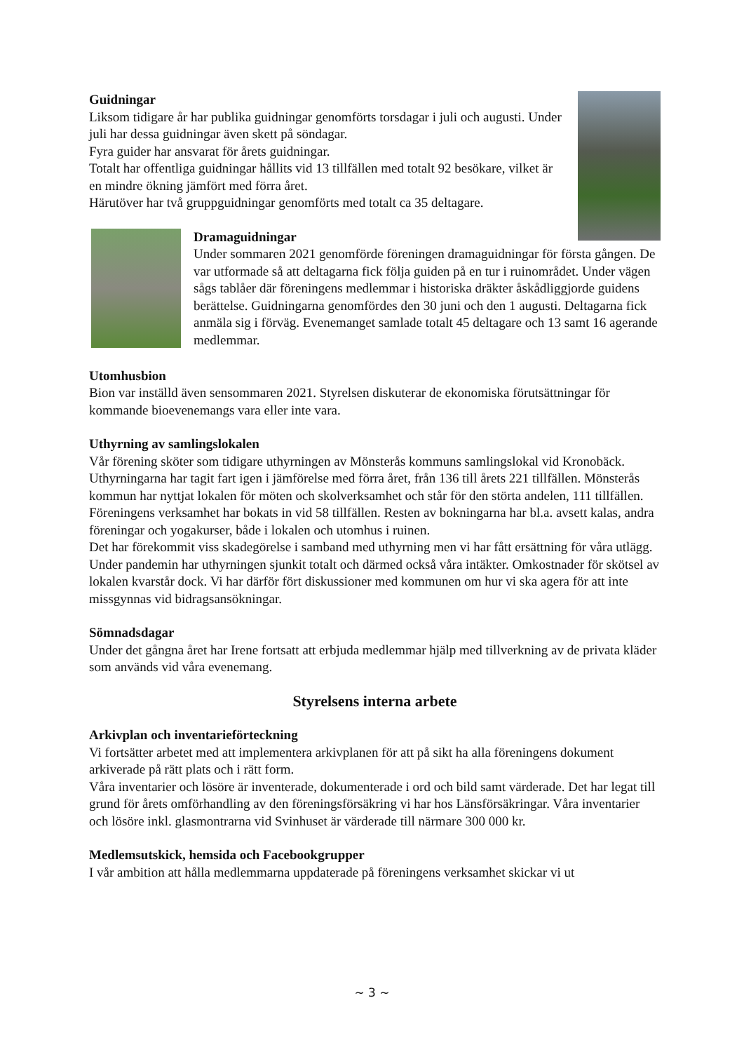Guidningar
Liksom tidigare år har publika guidningar genomförts torsdagar i juli och augusti. Under juli har dessa guidningar även skett på söndagar.
Fyra guider har ansvarat för årets guidningar.
Totalt har offentliga guidningar hållits vid 13 tillfällen med totalt 92 besökare, vilket är en mindre ökning jämfört med förra året.
Härutöver har två gruppguidningar genomförts med totalt ca 35 deltagare.
Dramaguidningar
Under sommaren 2021 genomförde föreningen dramaguidningar för första gången. De var utformade så att deltagarna fick följa guiden på en tur i ruinområdet. Under vägen sågs tablåer där föreningens medlemmar i historiska dräkter åskådliggjorde guidens berättelse. Guidningarna genomfördes den 30 juni och den 1 augusti. Deltagarna fick anmäla sig i förväg. Evenemanget samlade totalt 45 deltagare och 13 samt 16 agerande medlemmar.
Utomhusbion
Bion var inställd även sensommaren 2021. Styrelsen diskuterar de ekonomiska förutsättningar för kommande bioevenemangs vara eller inte vara.
Uthyrning av samlingslokalen
Vår förening sköter som tidigare uthyrningen av Mönsterås kommuns samlingslokal vid Kronobäck. Uthyrningarna har tagit fart igen i jämförelse med förra året, från 136 till årets 221 tillfällen. Mönsterås kommun har nyttjat lokalen för möten och skolverksamhet och står för den störta andelen, 111 tillfällen. Föreningens verksamhet har bokats in vid 58 tillfällen. Resten av bokningarna har bl.a. avsett kalas, andra föreningar och yogakurser, både i lokalen och utomhus i ruinen.
Det har förekommit viss skadegörelse i samband med uthyrning men vi har fått ersättning för våra utlägg.
Under pandemin har uthyrningen sjunkit totalt och därmed också våra intäkter. Omkostnader för skötsel av lokalen kvarstår dock. Vi har därför fört diskussioner med kommunen om hur vi ska agera för att inte missgynnas vid bidragsansökningar.
Sömnadsdagar
Under det gångna året har Irene fortsatt att erbjuda medlemmar hjälp med tillverkning av de privata kläder som används vid våra evenemang.
Styrelsens interna arbete
Arkivplan och inventarieförteckning
Vi fortsätter arbetet med att implementera arkivplanen för att på sikt ha alla föreningens dokument arkiverade på rätt plats och i rätt form.
Våra inventarier och lösöre är inventerade, dokumenterade i ord och bild samt värderade. Det har legat till grund för årets omförhandling av den föreningsförsäkring vi har hos Länsförsäkringar. Våra inventarier och lösöre inkl. glasmontrarna vid Svinhuset är värderade till närmare 300 000 kr.
Medlemsutskick, hemsida och Facebookgrupper
I vår ambition att hålla medlemmarna uppdaterade på föreningens verksamhet skickar vi ut
~ 3 ~